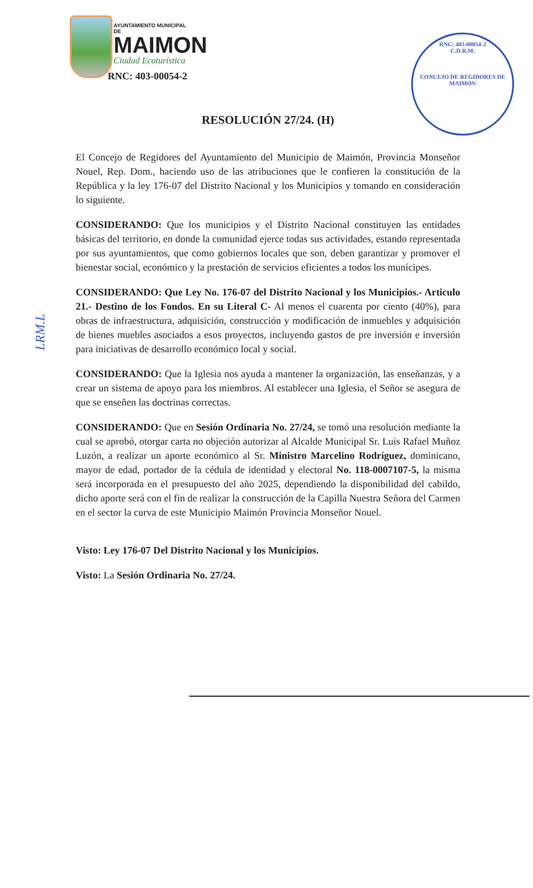AYUNTAMIENTO MUNICIPAL DE
MAIMON
Ciudad Ecoturística
RNC: 403-00054-2
RNC: 403-00054-2
C.D.R.M.
CONCEJO DE REGIDORES DE MAIMÓN
LRM.L
RESOLUCIÓN 27/24. (H)
El Concejo de Regidores del Ayuntamiento del Municipio de Maimón, Provincia Monseñor Nouel, Rep. Dom., haciendo uso de las atribuciones que le confieren la constitución de la República y la ley 176-07 del Distrito Nacional y los Municipios y tomando en consideración lo siguiente.
CONSIDERANDO: Que los municipios y el Distrito Nacional constituyen las entidades básicas del territorio, en donde la comunidad ejerce todas sus actividades, estando representada por sus ayuntamientos, que como gobiernos locales que son, deben garantizar y promover el bienestar social, económico y la prestación de servicios eficientes a todos los munícipes.
CONSIDERANDO: Que Ley No. 176-07 del Distrito Nacional y los Municipios.- Articulo 21.- Destino de los Fondos. En su Literal C- Al menos el cuarenta por ciento (40%), para obras de infraestructura, adquisición, construcción y modificación de inmuebles y adquisición de bienes muebles asociados a esos proyectos, incluyendo gastos de pre inversión e inversión para iniciativas de desarrollo económico local y social.
CONSIDERANDO: Que la Iglesia nos ayuda a mantener la organización, las enseñanzas, y a crear un sistema de apoyo para los miembros. Al establecer una Iglesia, el Señor se asegura de que se enseñen las doctrinas correctas.
CONSIDERANDO: Que en Sesión Ordinaria No. 27/24, se tomó una resolución mediante la cual se aprobó, otorgar carta no objeción autorizar al Alcalde Municipal Sr. Luis Rafael Muñoz Luzón, a realizar un aporte económico al Sr. Ministro Marcelino Rodríguez, dominicano, mayor de edad, portador de la cédula de identidad y electoral No. 118-0007107-5, la misma será incorporada en el presupuesto del año 2025, dependiendo la disponibilidad del cabildo, dicho aporte será con el fin de realizar la construcción de la Capilla Nuestra Señora del Carmen en el sector la curva de este Municipio Maimón Provincia Monseñor Nouel.
Visto: Ley 176-07 Del Distrito Nacional y los Municipios.
Visto: La Sesión Ordinaria No. 27/24.